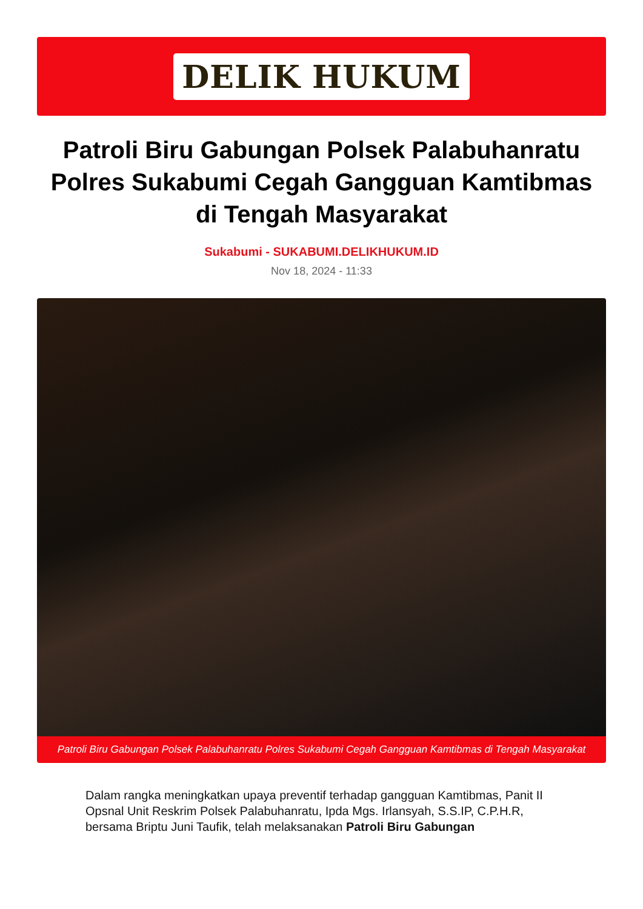DELIK HUKUM
Patroli Biru Gabungan Polsek Palabuhanratu Polres Sukabumi Cegah Gangguan Kamtibmas di Tengah Masyarakat
Sukabumi - SUKABUMI.DELIKHUKUM.ID
Nov 18, 2024 - 11:33
Patroli Biru Gabungan Polsek Palabuhanratu Polres Sukabumi Cegah Gangguan Kamtibmas di Tengah Masyarakat
Dalam rangka meningkatkan upaya preventif terhadap gangguan Kamtibmas, Panit II Opsnal Unit Reskrim Polsek Palabuhanratu, Ipda Mgs. Irlansyah, S.S.IP, C.P.H.R, bersama Briptu Juni Taufik, telah melaksanakan Patroli Biru Gabungan